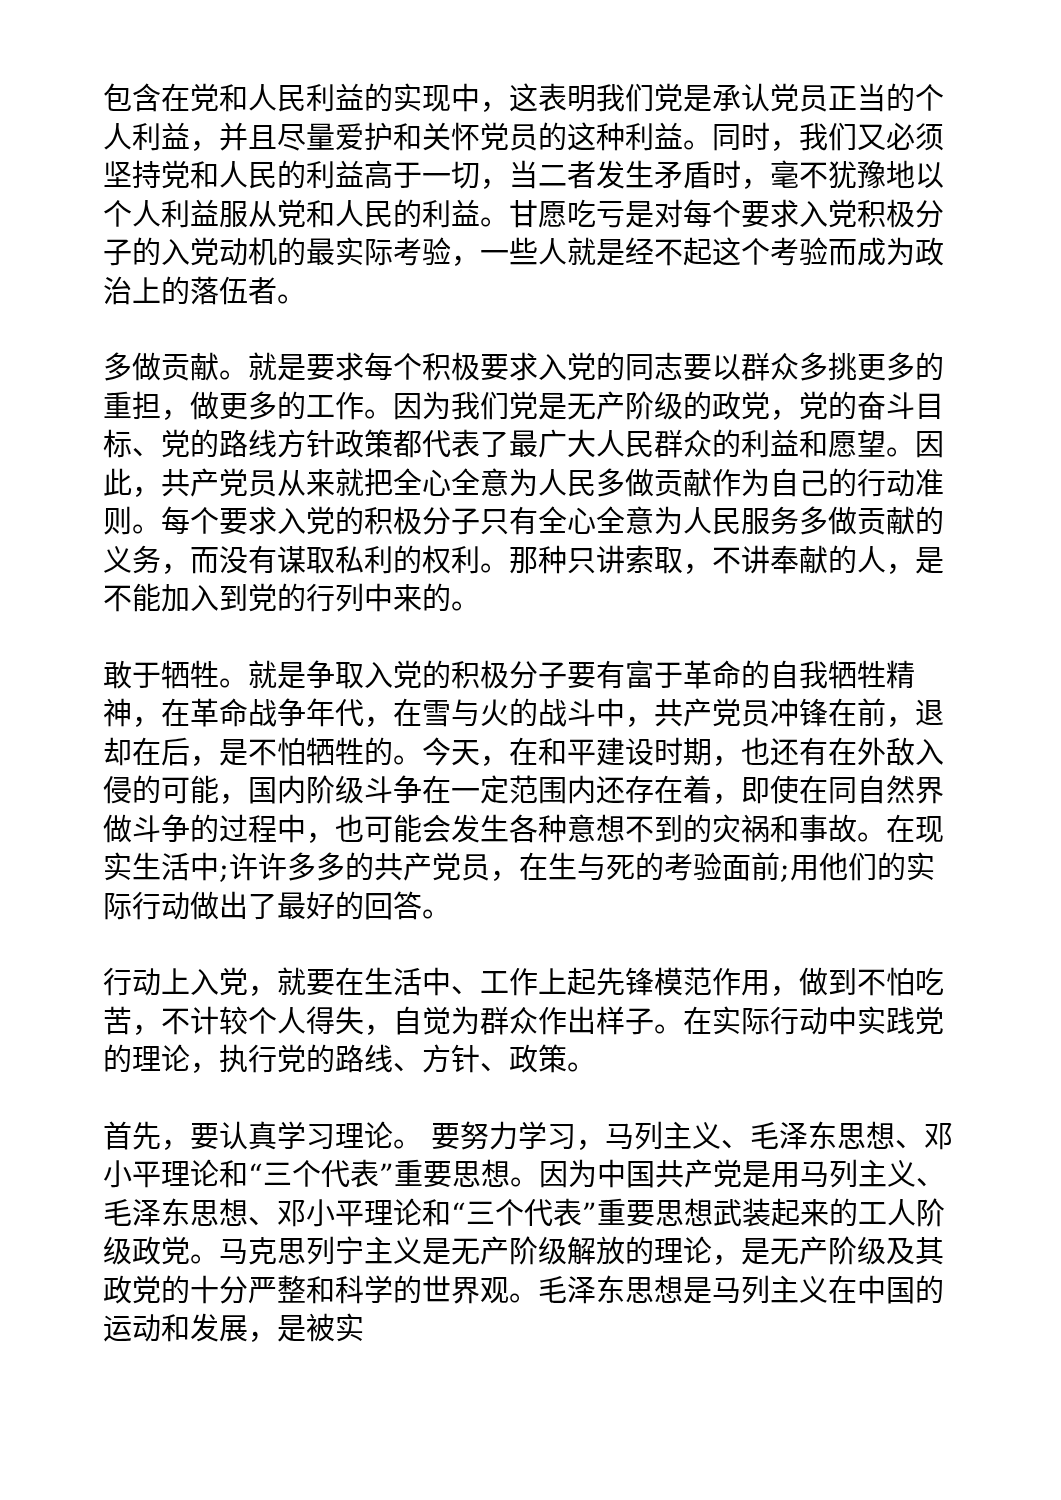包含在党和人民利益的实现中，这表明我们党是承认党员正当的个人利益，并且尽量爱护和关怀党员的这种利益。同时，我们又必须坚持党和人民的利益高于一切，当二者发生矛盾时，毫不犹豫地以个人利益服从党和人民的利益。甘愿吃亏是对每个要求入党积极分子的入党动机的最实际考验，一些人就是经不起这个考验而成为政治上的落伍者。
多做贡献。就是要求每个积极要求入党的同志要以群众多挑更多的重担，做更多的工作。因为我们党是无产阶级的政党，党的奋斗目标、党的路线方针政策都代表了最广大人民群众的利益和愿望。因此，共产党员从来就把全心全意为人民多做贡献作为自己的行动准则。每个要求入党的积极分子只有全心全意为人民服务多做贡献的义务，而没有谋取私利的权利。那种只讲索取，不讲奉献的人，是不能加入到党的行列中来的。
敢于牺牲。就是争取入党的积极分子要有富于革命的自我牺牲精神，在革命战争年代，在雪与火的战斗中，共产党员冲锋在前，退却在后，是不怕牺牲的。今天，在和平建设时期，也还有在外敌入侵的可能，国内阶级斗争在一定范围内还存在着，即使在同自然界做斗争的过程中，也可能会发生各种意想不到的灾祸和事故。在现实生活中;许许多多的共产党员，在生与死的考验面前;用他们的实际行动做出了最好的回答。
行动上入党，就要在生活中、工作上起先锋模范作用，做到不怕吃苦，不计较个人得失，自觉为群众作出样子。在实际行动中实践党的理论，执行党的路线、方针、政策。
首先，要认真学习理论。 要努力学习，马列主义、毛泽东思想、邓小平理论和“三个代表”重要思想。因为中国共产党是用马列主义、毛泽东思想、邓小平理论和“三个代表”重要思想武装起来的工人阶级政党。马克思列宁主义是无产阶级解放的理论，是无产阶级及其政党的十分严整和科学的世界观。毛泽东思想是马列主义在中国的运动和发展，是被实